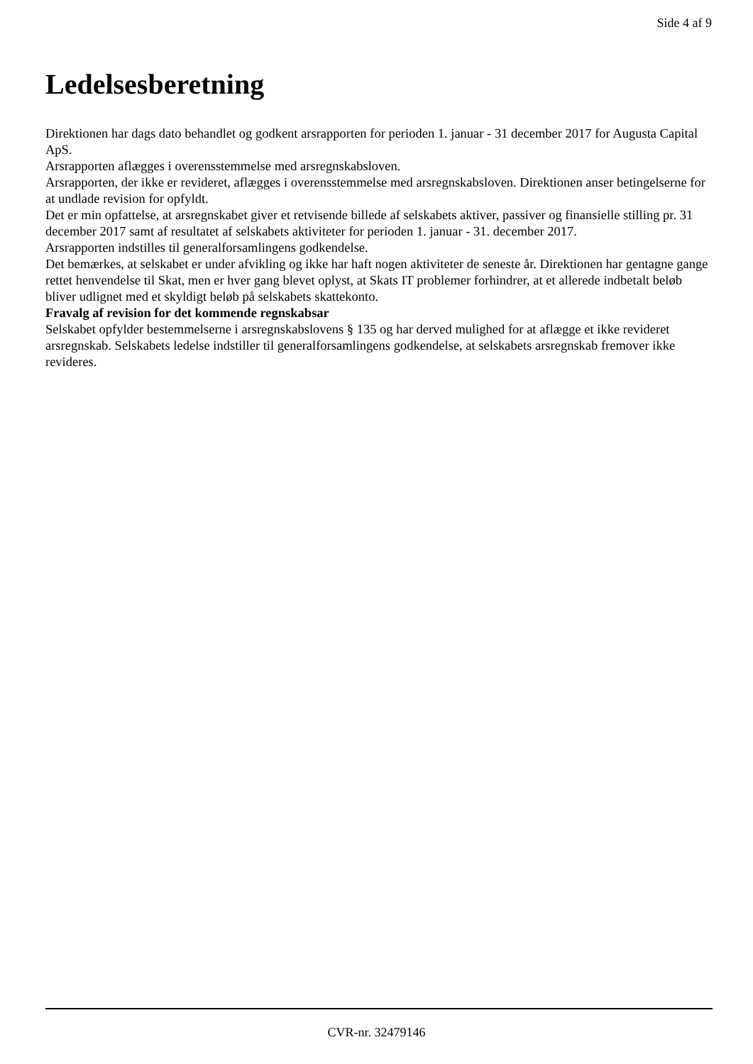Side 4 af 9
Ledelsesberetning
Direktionen har dags dato behandlet og godkent arsrapporten for perioden 1. januar - 31 december 2017 for Augusta Capital ApS.
Arsrapporten aflægges i overensstemmelse med arsregnskabsloven.
Arsrapporten, der ikke er revideret, aflægges i overensstemmelse med arsregnskabsloven. Direktionen anser betingelserne for at undlade revision for opfyldt.
Det er min opfattelse, at arsregnskabet giver et retvisende billede af selskabets aktiver, passiver og finansielle stilling pr. 31 december 2017 samt af resultatet af selskabets aktiviteter for perioden 1. januar - 31. december 2017.
Arsrapporten indstilles til generalforsamlingens godkendelse.
Det bemærkes, at selskabet er under afvikling og ikke har haft nogen aktiviteter de seneste år. Direktionen har gentagne gange rettet henvendelse til Skat, men er hver gang blevet oplyst, at Skats IT problemer forhindrer, at et allerede indbetalt beløb bliver udlignet med et skyldigt beløb på selskabets skattekonto.
Fravalg af revision for det kommende regnskabsar
Selskabet opfylder bestemmelserne i arsregnskabslovens § 135 og har derved mulighed for at aflægge et ikke revideret arsregnskab. Selskabets ledelse indstiller til generalforsamlingens godkendelse, at selskabets arsregnskab fremover ikke revideres.
CVR-nr. 32479146